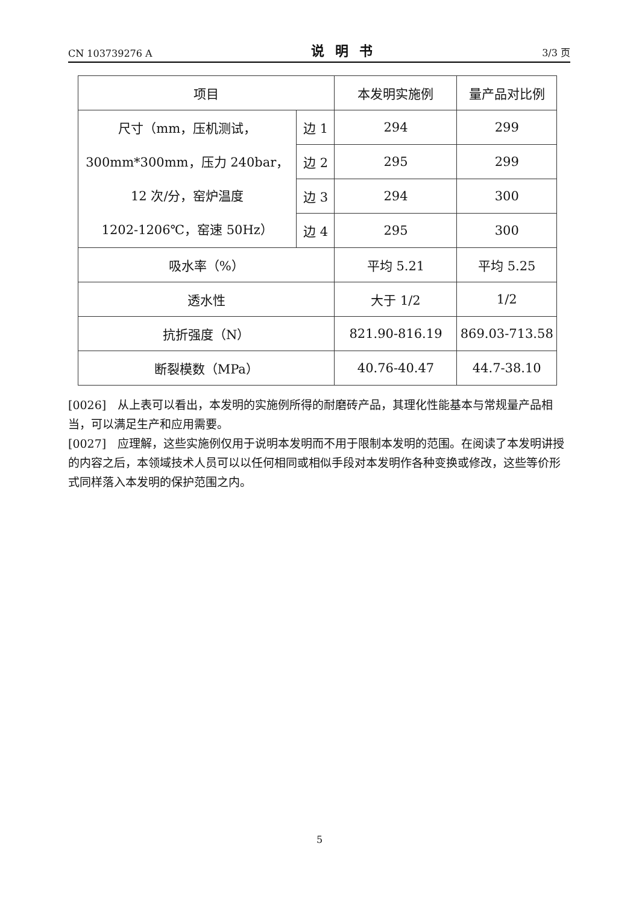CN 103739276 A 说明书 3/3 页
| 项目 | | 本发明实施例 | 量产品对比例 |
| 尺寸（mm，压机测试， 300mm*300mm，压力 240bar， 12 次/分，窑炉温度 1202-1206℃，窑速 50Hz） | 边 1 | 294 | 299 |
| | 边 2 | 295 | 299 |
| | 边 3 | 294 | 300 |
| | 边 4 | 295 | 300 |
| 吸水率（%） | | 平均 5.21 | 平均 5.25 |
| 透水性 | | 大于 1/2 | 1/2 |
| 抗折强度（N） | | 821.90-816.19 | 869.03-713.58 |
| 断裂模数（MPa） | | 40.76-40.47 | 44.7-38.10 |
[0026]　从上表可以看出，本发明的实施例所得的耐磨砖产品，其理化性能基本与常规量产品相当，可以满足生产和应用需要。
[0027]　应理解，这些实施例仅用于说明本发明而不用于限制本发明的范围。在阅读了本发明讲授的内容之后，本领域技术人员可以以任何相同或相似手段对本发明作各种变换或修改，这些等价形式同样落入本发明的保护范围之内。
5